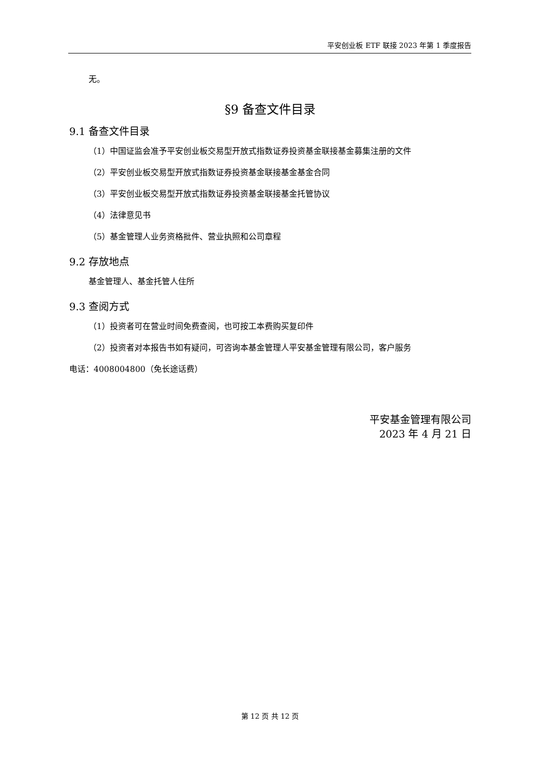平安创业板 ETF 联接 2023 年第 1 季度报告
无。
§9 备查文件目录
9.1 备查文件目录
（1）中国证监会准予平安创业板交易型开放式指数证券投资基金联接基金募集注册的文件
（2）平安创业板交易型开放式指数证券投资基金联接基金基金合同
（3）平安创业板交易型开放式指数证券投资基金联接基金托管协议
（4）法律意见书
（5）基金管理人业务资格批件、营业执照和公司章程
9.2 存放地点
基金管理人、基金托管人住所
9.3 查阅方式
（1）投资者可在营业时间免费查阅，也可按工本费购买复印件
（2）投资者对本报告书如有疑问，可咨询本基金管理人平安基金管理有限公司，客户服务
电话：4008004800（免长途话费）
平安基金管理有限公司
2023 年 4 月 21 日
第 12 页 共 12 页